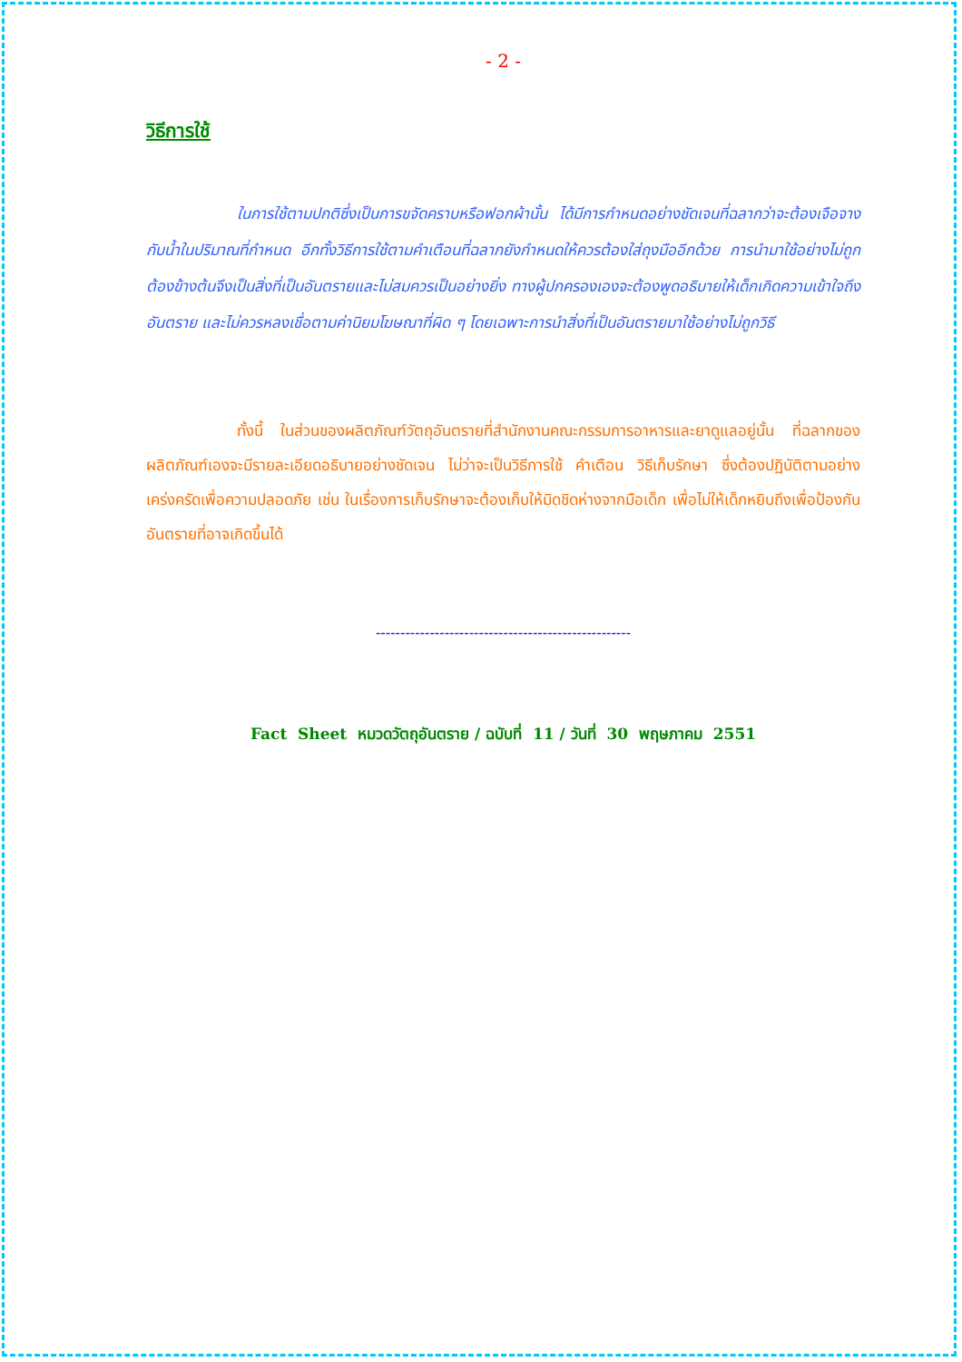- 2 -
วิธีการใช้
ในการใช้ตามปกติซึ่งเป็นการขจัดคราบหรือฟอกผ้านั้น ได้มีการกำหนดอย่างชัดเจนที่ฉลากว่าจะต้องเจือจางกับน้ำในปริมาณที่กำหนด อีกทั้งวิธีการใช้ตามคำเตือนที่ฉลากยังกำหนดให้ควรต้องใส่ถุงมืออีกด้วย การนำมาใช้อย่างไม่ถูกต้องข้างต้นจึงเป็นสิ่งที่เป็นอันตรายและไม่สมควรเป็นอย่างยิ่ง ทางผู้ปกครองเองจะต้องพูดอธิบายให้เด็กเกิดความเข้าใจถึงอันตราย และไม่ควรหลงเชื่อตามค่านิยมโฆษณาที่ผิด ๆ โดยเฉพาะการนำสิ่งที่เป็นอันตรายมาใช้อย่างไม่ถูกวิธี
ทั้งนี้ ในส่วนของผลิตภัณฑ์วัตถุอันตรายที่สำนักงานคณะกรรมการอาหารและยาดูแลอยู่นั้น ที่ฉลากของผลิตภัณฑ์เองจะมีรายละเอียดอธิบายอย่างชัดเจน ไม่ว่าจะเป็นวิธีการใช้ คำเตือน วิธีเก็บรักษา ซึ่งต้องปฏิบัติตามอย่างเคร่งครัดเพื่อความปลอดภัย เช่น ในเรื่องการเก็บรักษาจะต้องเก็บให้มิดชิดห่างจากมือเด็ก เพื่อไม่ให้เด็กหยิบถึงเพื่อป้องกันอันตรายที่อาจเกิดขึ้นได้
----------------------------------------------------
Fact Sheet หมวดวัตถุอันตราย / ฉบับที่ 11 / วันที่ 30 พฤษภาคม 2551